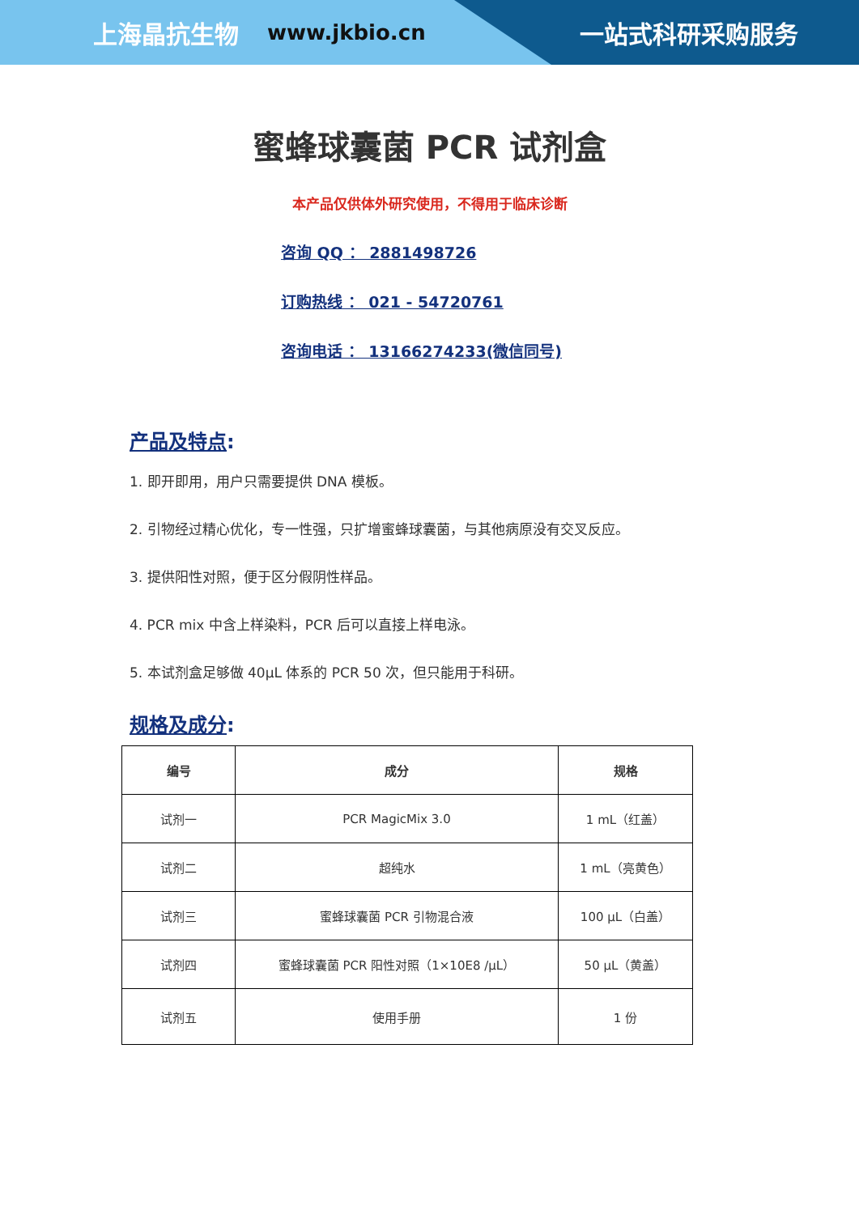上海晶抗生物 www.jkbio.cn 一站式科研采购服务
蜜蜂球囊菌 PCR 试剂盒
本产品仅供体外研究使用，不得用于临床诊断
咨询 QQ ： 2881498726
订购热线 ： 021 - 54720761
咨询电话 ： 13166274233(微信同号)
产品及特点:
1. 即开即用，用户只需要提供 DNA 模板。
2. 引物经过精心优化，专一性强，只扩增蜜蜂球囊菌，与其他病原没有交叉反应。
3. 提供阳性对照，便于区分假阴性样品。
4. PCR mix 中含上样染料，PCR 后可以直接上样电泳。
5. 本试剂盒足够做 40μL 体系的 PCR 50 次，但只能用于科研。
规格及成分:
| 编号 | 成分 | 规格 |
| --- | --- | --- |
| 试剂一 | PCR MagicMix 3.0 | 1 mL（红盖） |
| 试剂二 | 超纯水 | 1 mL（亮黄色） |
| 试剂三 | 蜜蜂球囊菌 PCR 引物混合液 | 100 μL（白盖） |
| 试剂四 | 蜜蜂球囊菌 PCR 阳性对照（1×10E8 /μL） | 50 μL（黄盖） |
| 试剂五 | 使用手册 | 1 份 |